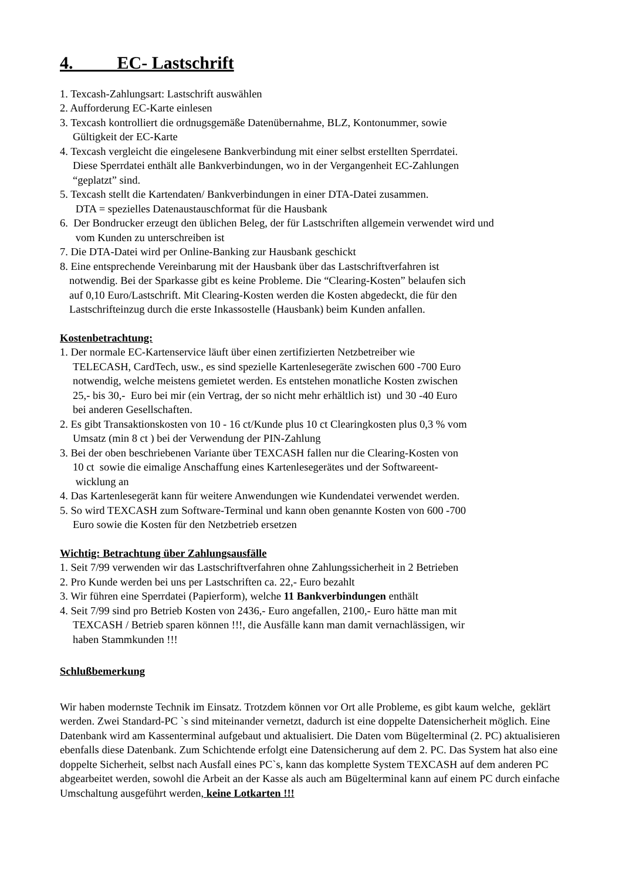4. EC- Lastschrift
1. Texcash-Zahlungsart: Lastschrift auswählen
2. Aufforderung EC-Karte einlesen
3. Texcash kontrolliert die ordnugsgemäße Datenübernahme, BLZ, Kontonummer, sowie
Gültigkeit der EC-Karte
4. Texcash vergleicht die eingelesene Bankverbindung mit einer selbst erstellten Sperrdatei.
Diese Sperrdatei enthält alle Bankverbindungen, wo in der Vergangenheit EC-Zahlungen
“geplatzt” sind.
5. Texcash stellt die Kartendaten/ Bankverbindungen in einer DTA-Datei zusammen.
DTA = spezielles Datenaustauschformat für die Hausbank
6. Der Bondrucker erzeugt den üblichen Beleg, der für Lastschriften allgemein verwendet wird und
vom Kunden zu unterschreiben ist
7. Die DTA-Datei wird per Online-Banking zur Hausbank geschickt
8. Eine entsprechende Vereinbarung mit der Hausbank über das Lastschriftverfahren ist
notwendig. Bei der Sparkasse gibt es keine Probleme. Die “Clearing-Kosten” belaufen sich
auf 0,10 Euro/Lastschrift. Mit Clearing-Kosten werden die Kosten abgedeckt, die für den
Lastschrifteinzug durch die erste Inkassostelle (Hausbank) beim Kunden anfallen.
Kostenbetrachtung:
1. Der normale EC-Kartenservice läuft über einen zertifizierten Netzbetreiber wie
TELECASH, CardTech, usw., es sind spezielle Kartenlesegeräte zwischen 600 -700 Euro
notwendig, welche meistens gemietet werden. Es entstehen monatliche Kosten zwischen
25,- bis 30,- Euro bei mir (ein Vertrag, der so nicht mehr erhältlich ist) und 30 -40 Euro
bei anderen Gesellschaften.
2. Es gibt Transaktionskosten von 10 - 16 ct/Kunde plus 10 ct Clearingkosten plus 0,3 % vom
Umsatz (min 8 ct ) bei der Verwendung der PIN-Zahlung
3. Bei der oben beschriebenen Variante über TEXCASH fallen nur die Clearing-Kosten von
10 ct sowie die eimalige Anschaffung eines Kartenlesegerätes und der Softwareent-
wicklung an
4. Das Kartenlesegerät kann für weitere Anwendungen wie Kundendatei verwendet werden.
5. So wird TEXCASH zum Software-Terminal und kann oben genannte Kosten von 600 -700
Euro sowie die Kosten für den Netzbetrieb ersetzen
Wichtig: Betrachtung über Zahlungsausfälle
1. Seit 7/99 verwenden wir das Lastschriftverfahren ohne Zahlungssicherheit in 2 Betrieben
2. Pro Kunde werden bei uns per Lastschriften ca. 22,- Euro bezahlt
3. Wir führen eine Sperrdatei (Papierform), welche 11 Bankverbindungen enthält
4. Seit 7/99 sind pro Betrieb Kosten von 2436,- Euro angefallen, 2100,- Euro hätte man mit
TEXCASH / Betrieb sparen können !!!, die Ausfälle kann man damit vernachlässigen, wir
haben Stammkunden !!!
Schlußbemerkung
Wir haben modernste Technik im Einsatz. Trotzdem können vor Ort alle Probleme, es gibt kaum welche, geklärt werden. Zwei Standard-PC `s sind miteinander vernetzt, dadurch ist eine doppelte Datensicherheit möglich. Eine Datenbank wird am Kassenterminal aufgebaut und aktualisiert. Die Daten vom Bügelterminal (2. PC) aktualisieren ebenfalls diese Datenbank. Zum Schichtende erfolgt eine Datensicherung auf dem 2. PC. Das System hat also eine doppelte Sicherheit, selbst nach Ausfall eines PC`s, kann das komplette System TEXCASH auf dem anderen PC abgearbeitet werden, sowohl die Arbeit an der Kasse als auch am Bügelterminal kann auf einem PC durch einfache Umschaltung ausgeführt werden, keine Lotkarten !!!